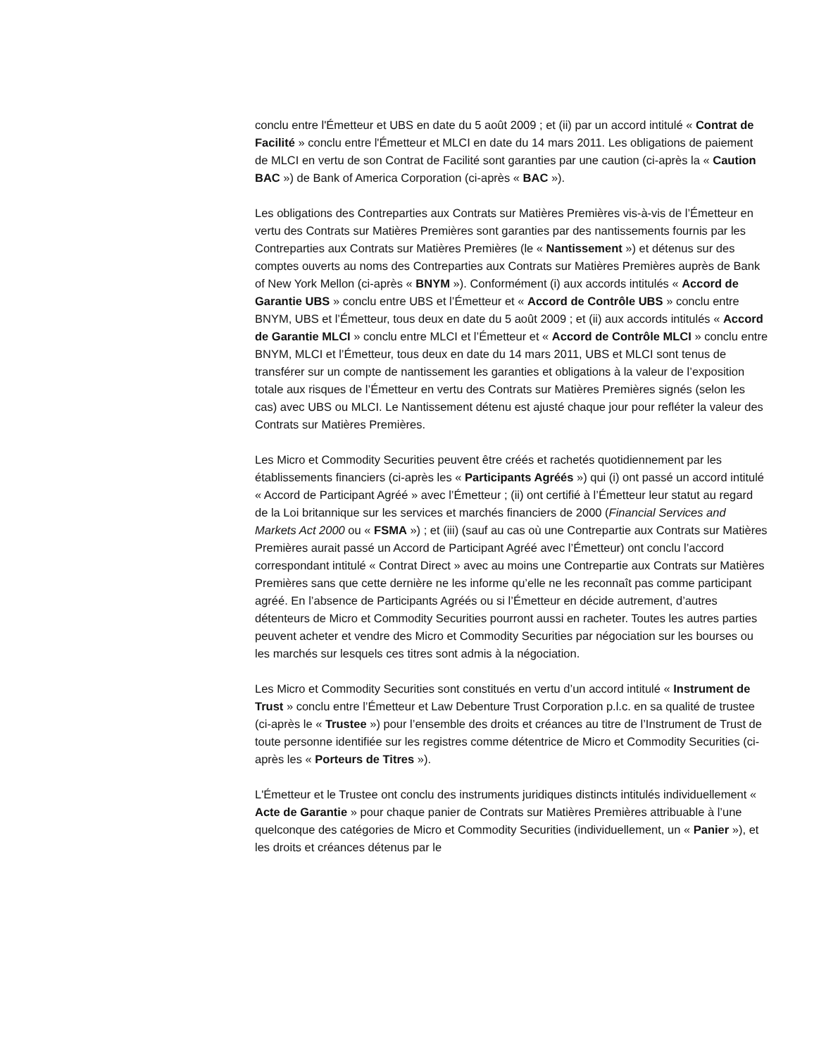conclu entre l'Émetteur et UBS en date du 5 août 2009 ; et (ii) par un accord intitulé « Contrat de Facilité » conclu entre l'Émetteur et MLCI en date du 14 mars 2011. Les obligations de paiement de MLCI en vertu de son Contrat de Facilité sont garanties par une caution (ci-après la « Caution BAC ») de Bank of America Corporation (ci-après « BAC »).
Les obligations des Contreparties aux Contrats sur Matières Premières vis-à-vis de l’Émetteur en vertu des Contrats sur Matières Premières sont garanties par des nantissements fournis par les Contreparties aux Contrats sur Matières Premières (le « Nantissement ») et détenus sur des comptes ouverts au noms des Contreparties aux Contrats sur Matières Premières auprès de Bank of New York Mellon (ci-après « BNYM »). Conformément (i) aux accords intitulés « Accord de Garantie UBS » conclu entre UBS et l’Émetteur et « Accord de Contrôle UBS » conclu entre BNYM, UBS et l’Émetteur, tous deux en date du 5 août 2009 ; et (ii) aux accords intitulés « Accord de Garantie MLCI » conclu entre MLCI et l’Émetteur et « Accord de Contrôle MLCI » conclu entre BNYM, MLCI et l’Émetteur, tous deux en date du 14 mars 2011, UBS et MLCI sont tenus de transférer sur un compte de nantissement les garanties et obligations à la valeur de l’exposition totale aux risques de l’Émetteur en vertu des Contrats sur Matières Premières signés (selon les cas) avec UBS ou MLCI. Le Nantissement détenu est ajusté chaque jour pour refléter la valeur des Contrats sur Matières Premières.
Les Micro et Commodity Securities peuvent être créés et rachetés quotidiennement par les établissements financiers (ci-après les « Participants Agréés ») qui (i) ont passé un accord intitulé « Accord de Participant Agréé » avec l’Émetteur ; (ii) ont certifié à l’Émetteur leur statut au regard de la Loi britannique sur les services et marchés financiers de 2000 (Financial Services and Markets Act 2000 ou « FSMA ») ; et (iii) (sauf au cas où une Contrepartie aux Contrats sur Matières Premières aurait passé un Accord de Participant Agréé avec l’Émetteur) ont conclu l’accord correspondant intitulé « Contrat Direct » avec au moins une Contrepartie aux Contrats sur Matières Premières sans que cette dernière ne les informe qu’elle ne les reconnaît pas comme participant agréé. En l’absence de Participants Agréés ou si l’Émetteur en décide autrement, d’autres détenteurs de Micro et Commodity Securities pourront aussi en racheter. Toutes les autres parties peuvent acheter et vendre des Micro et Commodity Securities par négociation sur les bourses ou les marchés sur lesquels ces titres sont admis à la négociation.
Les Micro et Commodity Securities sont constitués en vertu d’un accord intitulé « Instrument de Trust » conclu entre l’Émetteur et Law Debenture Trust Corporation p.l.c. en sa qualité de trustee (ci-après le « Trustee ») pour l’ensemble des droits et créances au titre de l’Instrument de Trust de toute personne identifiée sur les registres comme détentrice de Micro et Commodity Securities (ci-après les « Porteurs de Titres »).
L'Émetteur et le Trustee ont conclu des instruments juridiques distincts intitulés individuellement « Acte de Garantie » pour chaque panier de Contrats sur Matières Premières attribuable à l’une quelconque des catégories de Micro et Commodity Securities (individuellement, un « Panier »), et les droits et créances détenus par le